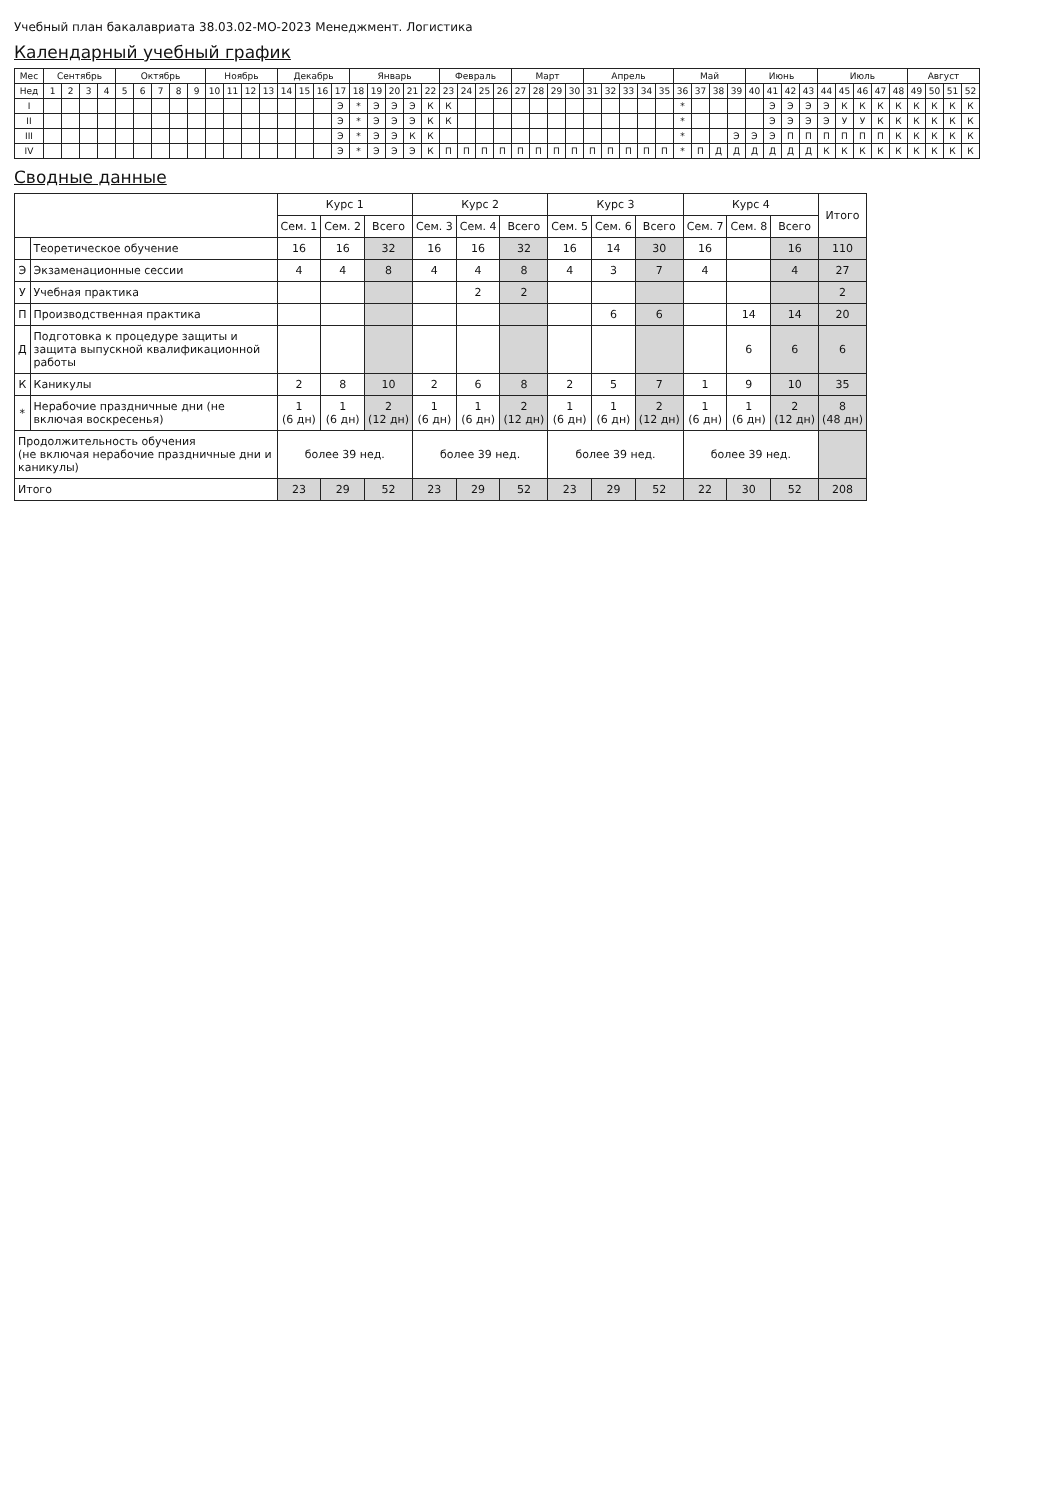Учебный план бакалавриата 38.03.02-МО-2023 Менеджмент. Логистика
Календарный учебный график
| Мес | Сентябрь | | | | Октябрь | | | | | Ноябрь | | | | Декабрь | | | | Январь | | | | | Февраль | | | | Март | | | | Апрель | | | | | Май | | | | Июнь | | | | Июль | | | | | Август | | | |
| --- | --- | --- | --- | --- | --- | --- | --- | --- | --- | --- | --- | --- | --- | --- | --- | --- | --- | --- | --- | --- | --- | --- | --- | --- | --- | --- | --- | --- | --- | --- | --- | --- | --- | --- | --- | --- | --- | --- | --- | --- | --- | --- | --- | --- | --- | --- | --- | --- | --- | --- | --- | --- |
| Нед | 1 | 2 | 3 | 4 | 5 | 6 | 7 | 8 | 9 | 10 | 11 | 12 | 13 | 14 | 15 | 16 | 17 | 18 | 19 | 20 | 21 | 22 | 23 | 24 | 25 | 26 | 27 | 28 | 29 | 30 | 31 | 32 | 33 | 34 | 35 | 36 | 37 | 38 | 39 | 40 | 41 | 42 | 43 | 44 | 45 | 46 | 47 | 48 | 49 | 50 | 51 | 52 |
| I | | | | | | | | | | | | | | | | | Э | * | Э | Э | Э | К | К | | | | | | | | | | | | | * | | | | | Э | Э | Э | Э | К | К | К | К | К | К | К | К |
| II | | | | | | | | | | | | | | | | | Э | * | Э | Э | Э | К | К | | | | | | | | | | | | | * | | | | | Э | Э | Э | Э | У | У | К | К | К | К | К | К |
| III | | | | | | | | | | | | | | | | | Э | * | Э | Э | К | К | | | | | | | | | | | | | | * | | | Э | Э | Э | П | П | П | П | П | П | К | К | К | К | К |
| IV | | | | | | | | | | | | | | | | | Э | * | Э | Э | Э | К | П | П | П | П | П | П | П | П | П | П | П | П | П | * | П | Д | Д | Д | Д | Д | Д | К | К | К | К | К | К | К | К | К |
Сводные данные
| | | Курс 1 | | | Курс 2 | | | Курс 3 | | | Курс 4 | | | Итого |
| --- | --- | --- | --- | --- | --- | --- | --- | --- | --- | --- | --- | --- | --- | --- |
| | | Сем. 1 | Сем. 2 | Всего | Сем. 3 | Сем. 4 | Всего | Сем. 5 | Сем. 6 | Всего | Сем. 7 | Сем. 8 | Всего | |
| | Теоретическое обучение | 16 | 16 | 32 | 16 | 16 | 32 | 16 | 14 | 30 | 16 | | 16 | 110 |
| Э | Экзаменационные сессии | 4 | 4 | 8 | 4 | 4 | 8 | 4 | 3 | 7 | 4 | | 4 | 27 |
| У | Учебная практика | | | | | 2 | 2 | | | | | | | 2 |
| П | Производственная практика | | | | | | | | 6 | 6 | | 14 | 14 | 20 |
| Д | Подготовка к процедуре защиты и защита выпускной квалификационной работы | | | | | | | | | | | 6 | 6 | 6 |
| К | Каникулы | 2 | 8 | 10 | 2 | 6 | 8 | 2 | 5 | 7 | 1 | 9 | 10 | 35 |
| * | Нерабочие праздничные дни (не включая воскресенья) | 1 (6 дн) | 1 (6 дн) | 2 (12 дн) | 1 (6 дн) | 1 (6 дн) | 2 (12 дн) | 1 (6 дн) | 1 (6 дн) | 2 (12 дн) | 1 (6 дн) | 1 (6 дн) | 2 (12 дн) | 8 (48 дн) |
| Продолжительность обучения (не включая нерабочие праздничные дни и каникулы) | | более 39 нед. | | | более 39 нед. | | | более 39 нед. | | | более 39 нед. | | | |
| Итого | | 23 | 29 | 52 | 23 | 29 | 52 | 23 | 29 | 52 | 22 | 30 | 52 | 208 |